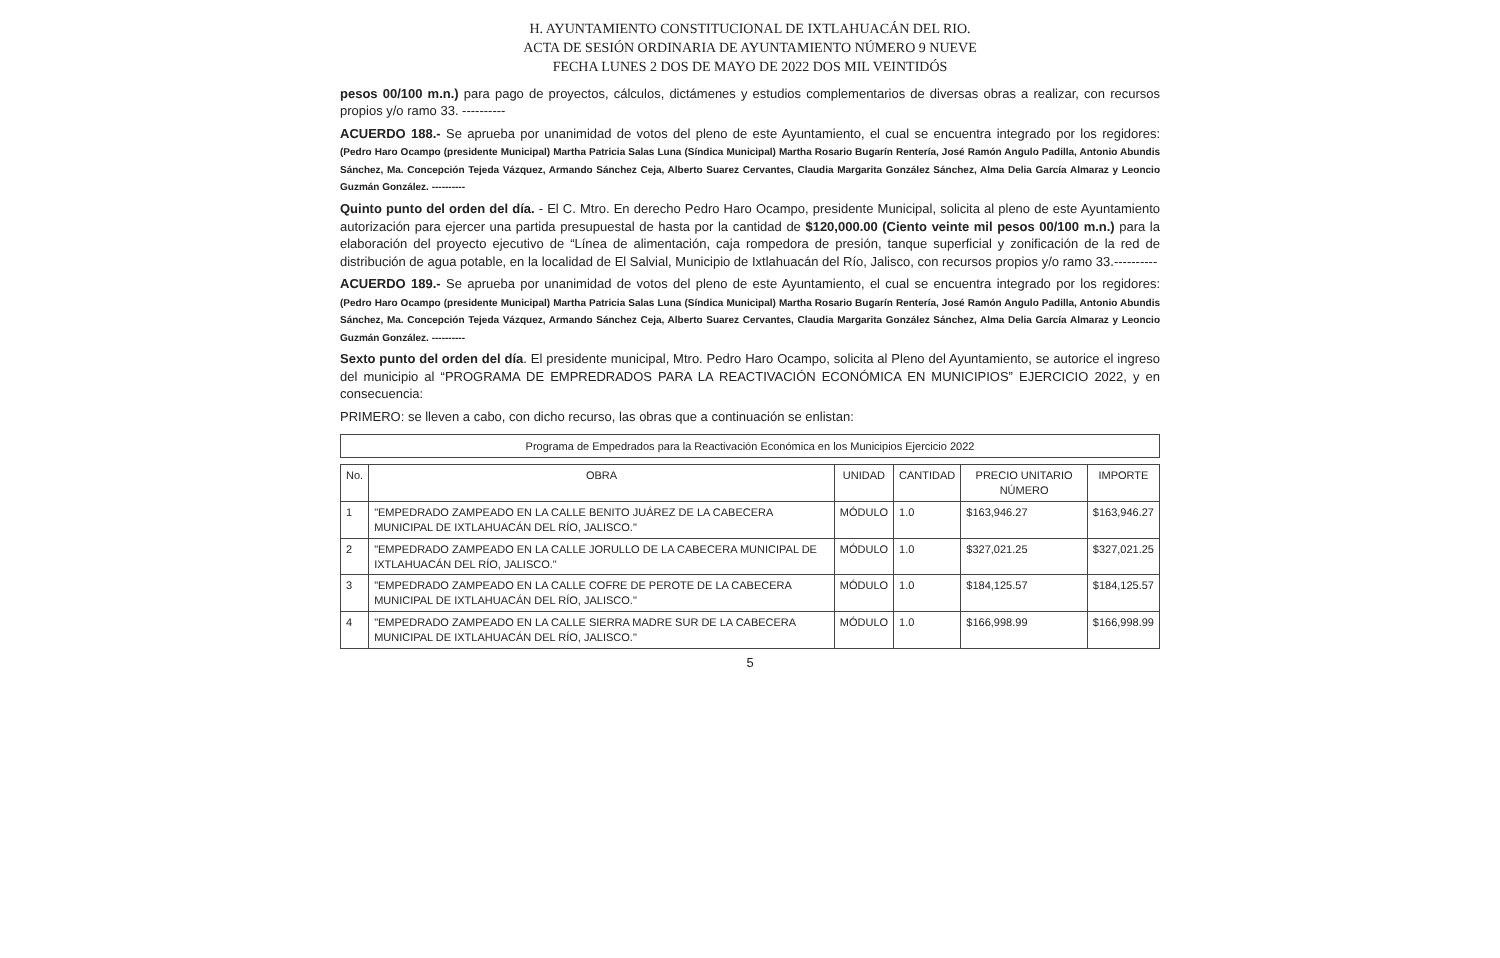H. AYUNTAMIENTO CONSTITUCIONAL DE IXTLAHUACÁN DEL RIO.
ACTA DE SESIÓN ORDINARIA DE AYUNTAMIENTO NÚMERO 9 NUEVE
FECHA LUNES 2 DOS DE MAYO DE 2022 DOS MIL VEINTIDÓS
pesos 00/100 m.n.) para pago de proyectos, cálculos, dictámenes y estudios complementarios de diversas obras a realizar, con recursos propios y/o ramo 33. ----------
ACUERDO 188.- Se aprueba por unanimidad de votos del pleno de este Ayuntamiento, el cual se encuentra integrado por los regidores: (Pedro Haro Ocampo (presidente Municipal) Martha Patricia Salas Luna (Síndica Municipal) Martha Rosario Bugarín Rentería, José Ramón Angulo Padilla, Antonio Abundis Sánchez, Ma. Concepción Tejeda Vázquez, Armando Sánchez Ceja, Alberto Suarez Cervantes, Claudia Margarita González Sánchez, Alma Delia García Almaraz y Leoncio Guzmán González. ----------
Quinto punto del orden del día. - El C. Mtro. En derecho Pedro Haro Ocampo, presidente Municipal, solicita al pleno de este Ayuntamiento autorización para ejercer una partida presupuestal de hasta por la cantidad de $120,000.00 (Ciento veinte mil pesos 00/100 m.n.) para la elaboración del proyecto ejecutivo de “Línea de alimentación, caja rompedora de presión, tanque superficial y zonificación de la red de distribución de agua potable, en la localidad de El Salvial, Municipio de Ixtlahuacán del Río, Jalisco, con recursos propios y/o ramo 33.----------
ACUERDO 189.- Se aprueba por unanimidad de votos del pleno de este Ayuntamiento, el cual se encuentra integrado por los regidores: (Pedro Haro Ocampo (presidente Municipal) Martha Patricia Salas Luna (Síndica Municipal) Martha Rosario Bugarín Rentería, José Ramón Angulo Padilla, Antonio Abundis Sánchez, Ma. Concepción Tejeda Vázquez, Armando Sánchez Ceja, Alberto Suarez Cervantes, Claudia Margarita González Sánchez, Alma Delia García Almaraz y Leoncio Guzmán González. ----------
Sexto punto del orden del día. El presidente municipal, Mtro. Pedro Haro Ocampo, solicita al Pleno del Ayuntamiento, se autorice el ingreso del municipio al “PROGRAMA DE EMPREDRADOS PARA LA REACTIVACIÓN ECONÓMICA EN MUNICIPIOS” EJERCICIO 2022, y en consecuencia:
PRIMERO: se lleven a cabo, con dicho recurso, las obras que a continuación se enlistan:
Programa de Empedrados para la Reactivación Económica en los Municipios Ejercicio 2022
| No. | OBRA | UNIDAD | CANTIDAD | PRECIO UNITARIO NÚMERO | IMPORTE |
| --- | --- | --- | --- | --- | --- |
| 1 | "EMPEDRADO ZAMPEADO EN LA CALLE BENITO JUÁREZ DE LA CABECERA MUNICIPAL DE IXTLAHUACÁN DEL RÍO, JALISCO." | MÓDULO | 1.0 | $163,946.27 | $163,946.27 |
| 2 | "EMPEDRADO ZAMPEADO EN LA CALLE JORULLO DE LA CABECERA MUNICIPAL DE IXTLAHUACÁN DEL RÍO, JALISCO." | MÓDULO | 1.0 | $327,021.25 | $327,021.25 |
| 3 | "EMPEDRADO ZAMPEADO EN LA CALLE COFRE DE PEROTE DE LA CABECERA MUNICIPAL DE IXTLAHUACÁN DEL RÍO, JALISCO." | MÓDULO | 1.0 | $184,125.57 | $184,125.57 |
| 4 | "EMPEDRADO ZAMPEADO EN LA CALLE SIERRA MADRE SUR DE LA CABECERA MUNICIPAL DE IXTLAHUACÁN DEL RÍO, JALISCO." | MÓDULO | 1.0 | $166,998.99 | $166,998.99 |
5